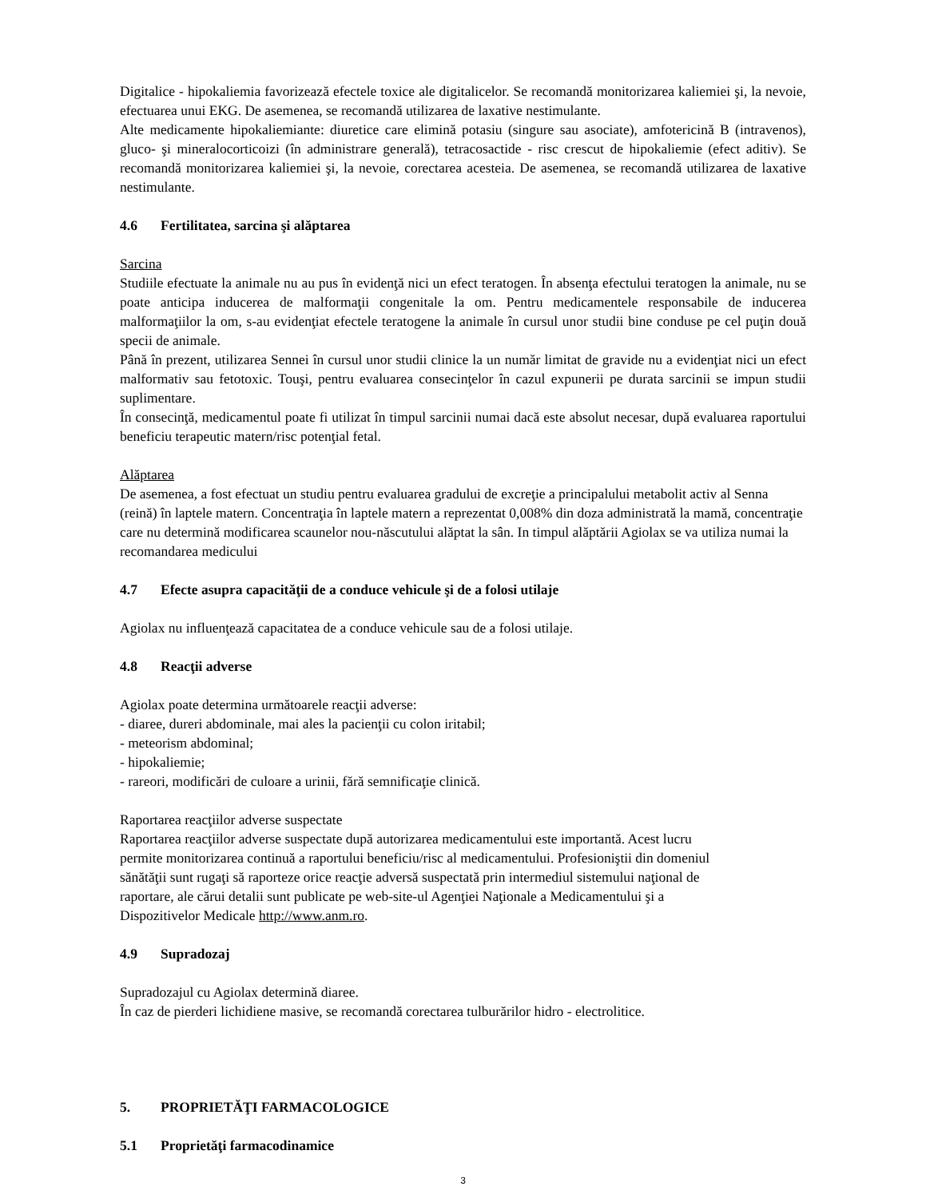Digitalice - hipokaliemia favorizează efectele toxice ale digitalicelor. Se recomandă monitorizarea kaliemiei şi, la nevoie, efectuarea unui EKG. De asemenea, se recomandă utilizarea de laxative nestimulante.
Alte medicamente hipokaliemiante: diuretice care elimină potasiu (singure sau asociate), amfotericină B (intravenos), gluco- şi mineralocorticoizi (în administrare generală), tetracosactide - risc crescut de hipokaliemie (efect aditiv). Se recomandă monitorizarea kaliemiei şi, la nevoie, corectarea acesteia. De asemenea, se recomandă utilizarea de laxative nestimulante.
4.6 Fertilitatea, sarcina şi alăptarea
Sarcina
Studiile efectuate la animale nu au pus în evidenţă nici un efect teratogen. În absenţa efectului teratogen la animale, nu se poate anticipa inducerea de malformaţii congenitale la om. Pentru medicamentele responsabile de inducerea malformaţiilor la om, s-au evidenţiat efectele teratogene la animale în cursul unor studii bine conduse pe cel puţin două specii de animale.
Până în prezent, utilizarea Sennei în cursul unor studii clinice la un număr limitat de gravide nu a evidenţiat nici un efect malformativ sau fetotoxic. Touşi, pentru evaluarea consecinţelor în cazul expunerii pe durata sarcinii se impun studii suplimentare.
În consecinţă, medicamentul poate fi utilizat în timpul sarcinii numai dacă este absolut necesar, după evaluarea raportului beneficiu terapeutic matern/risc potenţial fetal.
Alăptarea
De asemenea, a fost efectuat un studiu pentru evaluarea gradului de excreţie a principalului metabolit activ al Senna (reină) în laptele matern. Concentraţia în laptele matern a reprezentat 0,008% din doza administrată la mamă, concentraţie care nu determină modificarea scaunelor nou-născutului alăptat la sân. In timpul alăptării Agiolax se va utiliza numai la recomandarea medicului
4.7 Efecte asupra capacităţii de a conduce vehicule şi de a folosi utilaje
Agiolax nu influenţează capacitatea de a conduce vehicule sau de a folosi utilaje.
4.8 Reacţii adverse
Agiolax poate determina următoarele reacţii adverse:
- diaree, dureri abdominale, mai ales la pacienţii cu colon iritabil;
- meteorism abdominal;
- hipokaliemie;
- rareori, modificări de culoare a urinii, fără semnificaţie clinică.
Raportarea reacţiilor adverse suspectate
Raportarea reacţiilor adverse suspectate după autorizarea medicamentului este importantă. Acest lucru
permite monitorizarea continuă a raportului beneficiu/risc al medicamentului. Profesioniştii din domeniul
sănătăţii sunt rugaţi să raporteze orice reacţie adversă suspectată prin intermediul sistemului naţional de
raportare, ale cărui detalii sunt publicate pe web-site-ul Agenţiei Naţionale a Medicamentului şi a
Dispozitivelor Medicale http://www.anm.ro.
4.9 Supradozaj
Supradozajul cu Agiolax determină diaree.
În caz de pierderi lichidiene masive, se recomandă corectarea tulburărilor hidro - electrolitice.
5. PROPRIETĂŢI FARMACOLOGICE
5.1 Proprietăţi farmacodinamice
3